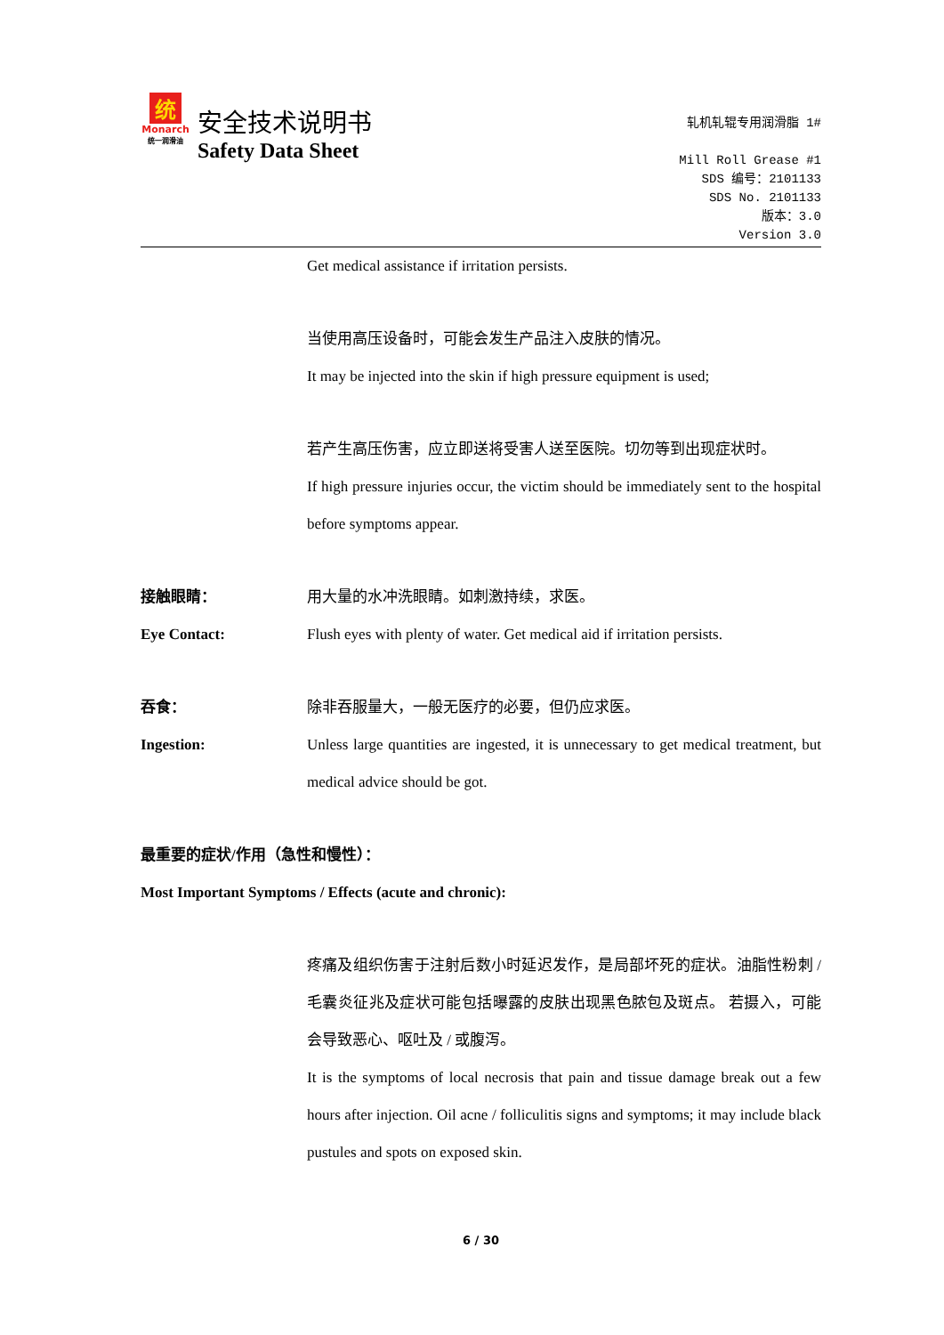统
Monarch
统一润滑油
安全技术说明书
Safety Data Sheet
轧机轧辊专用润滑脂 1#
Mill Roll Grease #1
SDS 编号：2101133
SDS No. 2101133
版本：3.0
Version 3.0
Get medical assistance if irritation persists.
当使用高压设备时，可能会发生产品注入皮肤的情况。
It may be injected into the skin if high pressure equipment is used;
若产生高压伤害，应立即送将受害人送至医院。切勿等到出现症状时。
If high pressure injuries occur, the victim should be immediately sent to the hospital before symptoms appear.
接触眼睛：
Eye Contact:
用大量的水冲洗眼睛。如刺激持续，求医。
Flush eyes with plenty of water. Get medical aid if irritation persists.
吞食：
Ingestion:
除非吞服量大，一般无医疗的必要，但仍应求医。
Unless large quantities are ingested, it is unnecessary to get medical treatment, but medical advice should be got.
最重要的症状/作用（急性和慢性）：
Most Important Symptoms / Effects (acute and chronic):
疼痛及组织伤害于注射后数小时延迟发作，是局部坏死的症状。油脂性粉刺 / 毛囊炎征兆及症状可能包括曝露的皮肤出现黑色脓包及斑点。 若摄入，可能会导致恶心、呕吐及 / 或腹泻。
It is the symptoms of local necrosis that pain and tissue damage break out a few hours after injection. Oil acne / folliculitis signs and symptoms; it may include black pustules and spots on exposed skin.
6 / 30